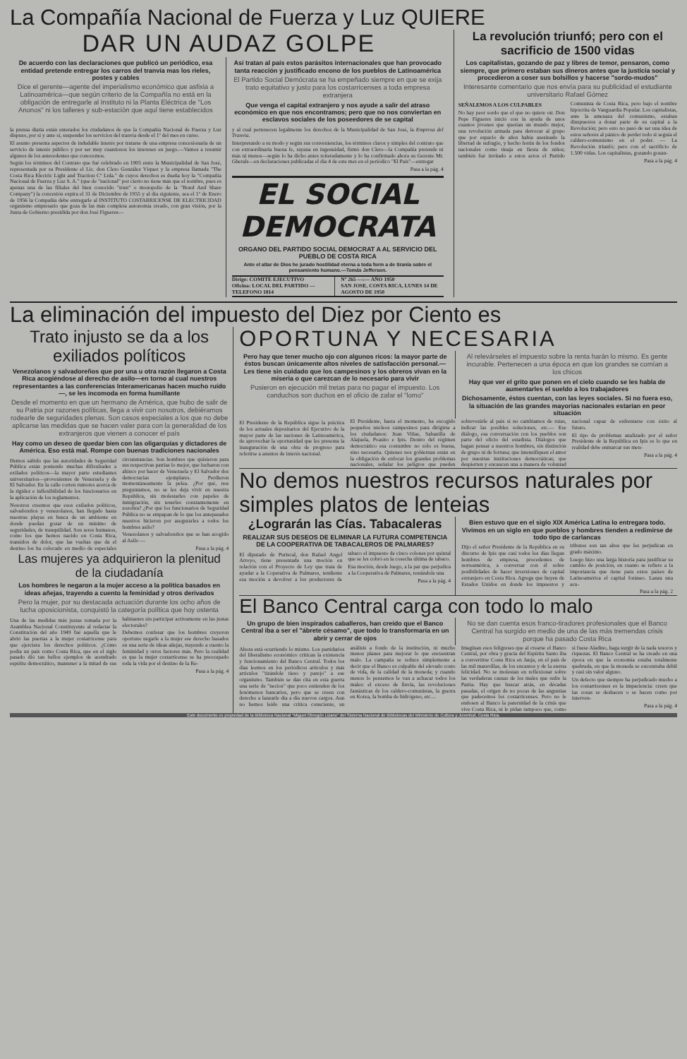La Compañía Nacional de Fuerza y Luz QUIERE
DAR UN AUDAZ GOLPE
De acuerdo con las declaraciones que publicó un periódico, esa entidad pretende entregar los carros del tranvía mas los rieles, postes y cables
Dice el gerente—agente del imperialismo económico que asfixia a Latinoamérica—que según criterio de la Compañía no está en la obligación de entregarle al Instituto ni la Planta Eléctrica de "Los Anonos" ni los talleres y sub-estación que aquí tiene establecidos
Así tratan al país estos parásitos internacionales que han provocado tanta reacción y justificado encono de los pueblos de Latinoamérica
El Partido Social Demócrata se ha empeñado siempre en que se exija trato equitativo y justo para los costarricenses a toda empresa extranjera
Que venga el capital extranjero y nos ayude a salir del atraso económico en que nos encontramos; pero que no nos conviertan en esclavos sociales de los poseedores de se capital
la prensa diaria están enterados los ciudadanos de que la Compañía Nacional de Fuerza y Luz dispuso, por sí y ante sí, suspender los servicios del tranvía desde el 1º del mes en curso.
El asunto presenta aspectos de indudable interés por tratarse de una empresa concesionaria de un servicio de interés público y por ser muy cuantiosos los intereses en juego.—Vamos a resumir algunos de los antecedentes que conocemos.
Según los términos del Contrato que fué celebrado en 1905 entre la Municipalidad de San José, representada por su Presidente el Lic. don Cleto González Víquez y la empresa llamada "The Costa Rica Electric Light and Traction Cº Ltda." de cuyos derechos es dueña hoy la "Compañía Nacional de Fuerza y Luz S. A." (que de "nacional" por cierto no tiene más que el nombre, pues es apenas una de las filiales del bien conocido "trust" o monopolio de la "Bond And Share Company") la concesión expira el 31 de Diciembre de 1955 y al día siguiente, sea el 1º de Enero de 1956 la Compañía debe entregarle al INSTITUTO COSTARRICENSE DE ELECTRICIDAD organismo empresario que goza de las más completa autonomía creado, con gran visión, por la Junta de Gobierno presidida por don José Figueres—
y al cual pertenecen legalmente los derechos de la Municipalidad de San José, la Empresa del Tranvía.
Interpretando a su modo y según sus conveniencias, los términos claros y simples del contrato que con extraordinaria buena fe, rayana en ingenuidad, firmó don Cleto—la Compañía pretende ni más ni menos—según lo ha dicho antes reiteradamente y lo ha confirmado ahora su Gerente Mr. Gherals—en declaraciones publicadas el día 4 de este mes en el periódico "El País"—entregar
Pasa a la pág. 4
EL SOCIAL DEMOCRATA
ORGANO DEL PARTIDO SOCIAL DEMOCRAT A AL SERVICIO DEL PUEBLO DE COSTA RICA
Ante el altar de Dios he jurado hostilidad eterna a toda form a de tiranía sobre el pensamiento humano.—Tomás Jefferson.
Dirige: COMITE EJECUTIVO
Oficina: LOCAL DEL PARTIDO — TELEFONO 1814
Nº 265 —:— AÑO 1950
SAN JOSE, COSTA RICA, LUNES 14 DE AGOSTO DE 1950
La revolución triunfó; pero con el sacrificio de 1500 vidas
Los capitalistas, gozando de paz y libres de temor, pensaron, como siempre, que primero estaban sus dineros antes que la justicia social y procedieron a coser sus bolsillos y hacerse "sordo-mudos"
Interesante comentario que nos envía para su publicidad el estudiante universitario Rafael Gómez
SEÑALEMOS A LOS CULPABLES
No hay peor sordo que el que no quiere oír. Don Pepe Figueres inició con la ayuda de unos cuantos jóvenes que querían un mundo mejor, una revolución armada para derrocar al grupo que por espacio de años había asesinado la libertad de sufragio, y hecho festín de los fondos nacionales como tinaja en fiesta de niños; también fué invitado a estos actos el Partido Comunista de Costa Rica, pero bajo el nombre hipócrita de Vanguardia Popular. Los capitalistas, ante la amenaza del comunismo, estaban dinspuestos a donar parte de su capital a la Revolución; pero esto no pasó de ser una idea de estos señores al pánico de perder todo si seguía el caldero-comunismo en el poder. — La Revolución triunfó; pero con el sacrificio de 1.500 vidas. Los capitalistas, gozando gozan-
Pasa a la pág. 4
La eliminación del impuesto del Diez por Ciento es
Trato injusto se da a los exiliados políticos
Venezolanos y salvadoreños que por una u otra razón llegaron a Costa Rica acogiéndose al derecho de asilo—en torno al cual nuestros representantes a las conferencias Interamericanas hacen mucho ruído—, se les incomoda en forma humillante
Desde el momento en que un hermano de América, que hubo de salir de su Patria por razones políticas, llega a vivir con nosotros, debiéramos rodearle de seguridades plenas. Son casos especiales a los que no debe aplicarse las medidas que se hacen valer para con la generalidad de los extranjeros que vienen a conocer el país
Hay como un deseo de quedar bien con las oligarquías y dictadores de América. Eso está mal. Rompe con buenas tradiciones nacionales
Hemos sabido que las autoridades de Seguridad Pública están poniendo muchas dificultades a exilados políticos—la mayor parte estudiantes universitarios—provenientes de Venezuela y de El Salvador. En la calle corren rumores acerca de la rigidez e inflexibilidad de los funcionarios en la aplicación de los reglamentos.
Nosotros creemos que esos exilados políticos, salvadoreños y venezolanos, han llegado hasta nuestras playas en busca de un ambiente en donde puedan gozar de un mínimo de seguridades, de tranquilidad. Son seres humanos, como los que hemos nacido en Costa Rica, transidos de dolor, que las vueltas que da el destino los ha colocado en medio de especiales circunstancias. Son hombres que quisieron para sus respectivas patrias lo mejor, que lucharon con ahinco por hacer de Venezuela y El Salvador dos democracias ejemplares. Perdieron momentáneamente la pelea. ¿Por qué, nos preguntamos, no se les deja vivir en nuestra República, sin molestarles con papeles de inmigración, sin tenerles constantemente en zozobra? ¿Por qué los funcionarios de Seguridad Pública no se empapan de lo que los antepasados nuestros hicieron por asegurarles a todos los hombres asilo?
Venezolanos y salvadoreños que se han acogido al Asilo —
Pasa a la pág. 4
Las mujeres ya adquirieron la plenitud de la ciudadanía
Los hombres le negaron a la mujer acceso a la política basados en ideas añejas, trayendo a cuento la feminidad y otros derivados
Pero la mujer, por su destacada actuación durante los ocho años de lucha oposicionista, conquistó la categoría política que hoy ostenta
Una de las medidas más justas tomada por la Asamblea Nacional Constituyente al redactar la Constitución del año 1949 fué aquella que le abrió las puertas a la mujer costarricense para que ejerciera los derechos políticos. ¿Cómo podía un país como Costa Rica, que en el siglo pasado dió tan bellos ejemplos de acendrado espíritu democrático, mantener a la mitad de sus habitantes sin participar activamente en las justas electorales?
Debemos confesar que los hombres creyeron oportuno negarle a la mujer ese derecho basados en una serie de ideas añejas, trayendo a cuento la feminidad y otros factores más. Pero la realidad es que la mujer costarricense se ha preocupado toda la vida por el destino de la Re-
Pasa a la pág. 4
OPORTUNA Y NECESARIA
Pero hay que tener mucho ojo con algunos ricos: la mayor parte de éstos buscan únicamente altos niveles de satisfacción personal.—Les tiene sin cuidado que los campesinos y los obreros vivan en la miseria o que carezcan de lo necesario para vivir
Pusieron en ejecución mil tretas para no pagar el impuesto. Los canduchos son duchos en el oficio de zafar el "lomo"
Al relevárseles el impuesto sobre la renta harán lo mismo. Es gente incurable. Pertenecen a una época en que los grandes se comían a los chicos
Hay que ver el grito que ponen en el cielo cuando se les habla de aumentarles el sueldo a los trabajadores
Dichosamente, éstos cuentan, con las leyes sociales. Si no fuera eso, la situación de las grandes mayorías nacionales estarían en peor situación
El Presidente de la República sigue la práctica de los actuales depositarios del Ejecutivo de la mayor parte de las naciones de Latinoamérica, de aprovechar la oportunidad que les presenta la inauguración de una obra de progreso para referirse a asuntos de interés nacional.
El Presidente, hasta el momento, ha escogido pequeños núcleos campesinos para dirigirse a los ciudadanos: Juan Viñas, Sabanilla de Alajuela, Poasito e Ipís. Dentro del régimen democrático esa costumbre no sólo es buena, sino necesaria. Quienes nos gobiernan están en la obligación de enfocar los grandes problemas nacionales, señalar los peligros que pueden sobrevenirle al país si no cambiamos de rutas, indicar las posibles soluciones, etc.— Ese diálogo, esa conversación con los pueblos son parte del oficio del estadista. Diálogos que hagan pensar a nuestros hombres, sin distinción de grupo ni de fortuna; que intensifiquen el amor por nuestras instituciones democráticas; que despierten y encaucen una a manera de voluntad nacional capaz de enfrentarse con éxito al futuro.
El tipo de problemas analizado por el señor Presidente de la República en Ipís es lo que en realidad debe enmarcar sus men-
Pasa a la pág. 4
No demos nuestros recursos naturales por simples platos de lenteias
¿Lograrán las Cías. Tabacaleras
REALIZAR SUS DESEOS DE ELIMINAR LA FUTURA COMPETENCIA DE LA COOPERATIVA DE TABACALEROS DE PALMARES?
El diputado de Puriscal, don Rafael Angel Arroyo, tiene presentada una moción en relación con el Proyecto de Ley que trata de ayudar a la Coperativa de Palmares, tendiente esa moción a devolver a los productores de tabaco el impuesto de cinco colones por quintal que se les cobró en la cosecha última de tabaco.
Esa moción, desde luego, a la par que perjudica a la Cooperativa de Palmares, restándole una
Pasa a la pág. 4
Bien estuvo que en el siglo XIX América Latina lo entregara todo. Vivimos en un siglo en que pueblos y hombres tienden a redimirse de todo tipo de carlancas
Dijo el señor Presidente de la República en su discurso de Ipís que casi todos los días llegan hombres de empresa, procedentes de norteamérica, a conversar con él sobre posibilidades de hacer inversiones de capital extranjero en Costa Rica. Agrega que huyen de Estados Unidos en donde los impuestos y tributos son tan altos que les perjudican en grado máximo.
Luego hizo una larga historia para justificar su cambio de posición, en cuanto se refiere a la importancia que tiene para estos países de Latinoamérica el capital foráneo. Lanza una acu-
Pasa a la pág. 2
El Banco Central carga con todo lo malo
Un grupo de bien inspirados caballeros, han creído que el Banco Central iba a ser el "ábrete césamo", que todo lo transformaría en un abrir y cerrar de ojos
No se dan cuenta esos franco-tiradores profesionales que el Banco Central ha surgido en medio de una de las más tremendas crisis porque ha pasado Costa Rica
Ahora está ocurriendo lo mismo. Los partidarios del liberalismo económico critican la existencia y funcionamiento del Banco Central. Todos los días leemos en los periódicos artículos y más artículos "tirándole tieso y parejo" a ese organismo. También se dan cita en esta guerra una serie de "necios" que poco entienden de los fenómenos bancarios, pero que se creen con derecho a lanzarle día a día nuevos cargos. Aun no hemos leído una crítica consciente, un análisis a fondo de la institución, ni mucho menos planes para mejorar lo que encuentran malo. La campaña se reduce simplemente a decir que el Banco es culpable del elevado costo de vida, de la calidad de la moneda; y cuando menos lo pensemos le van a achacar todos los males: el exceso de lluvia, las revoluciones fantásticas de los caldero-comunistas, la guerra en Korea, la bomba de hidrógeno, etc....
Imaginan esos feligreses que al crearse el Banco Central, por obra y gracia del Espíritu Santo iba a convertirse Costa Rica en Jauja, en el país de las mil maravillas, de los encantos y de la eterna felicidad. No se molestan en reflexionar sobre las verdaderas causas de los males que sufre la Patria. Hay que buscar atrás, en décadas pasadas, el origen de no pocas de las angustias que padecemos los costarricenses. Pero no le endosen al Banco la paternidad de la crisis que vive Costa Rica, ni le pidan tampoco que, como si fuese Aladino, haga surgir de la nada tesoros y riquezas. El Banco Central se ha creado en una época en que la economía estaba totalmente quebrada, en que la moneda se encontraba débil y casi sin valor alguno.
Un defecto que siempre ha perjudicado mucho a los costarricenses es la impaciencia: creen que las cosas se deshacen o se hacen como por interven-
Pasa a la pág. 4
Este documento es propiedad de la Biblioteca Nacional "Miguel Obregón Lizano" del Sistema Nacional de Bibliotecas del Ministerio de Cultura y Juventud, Costa Rica.